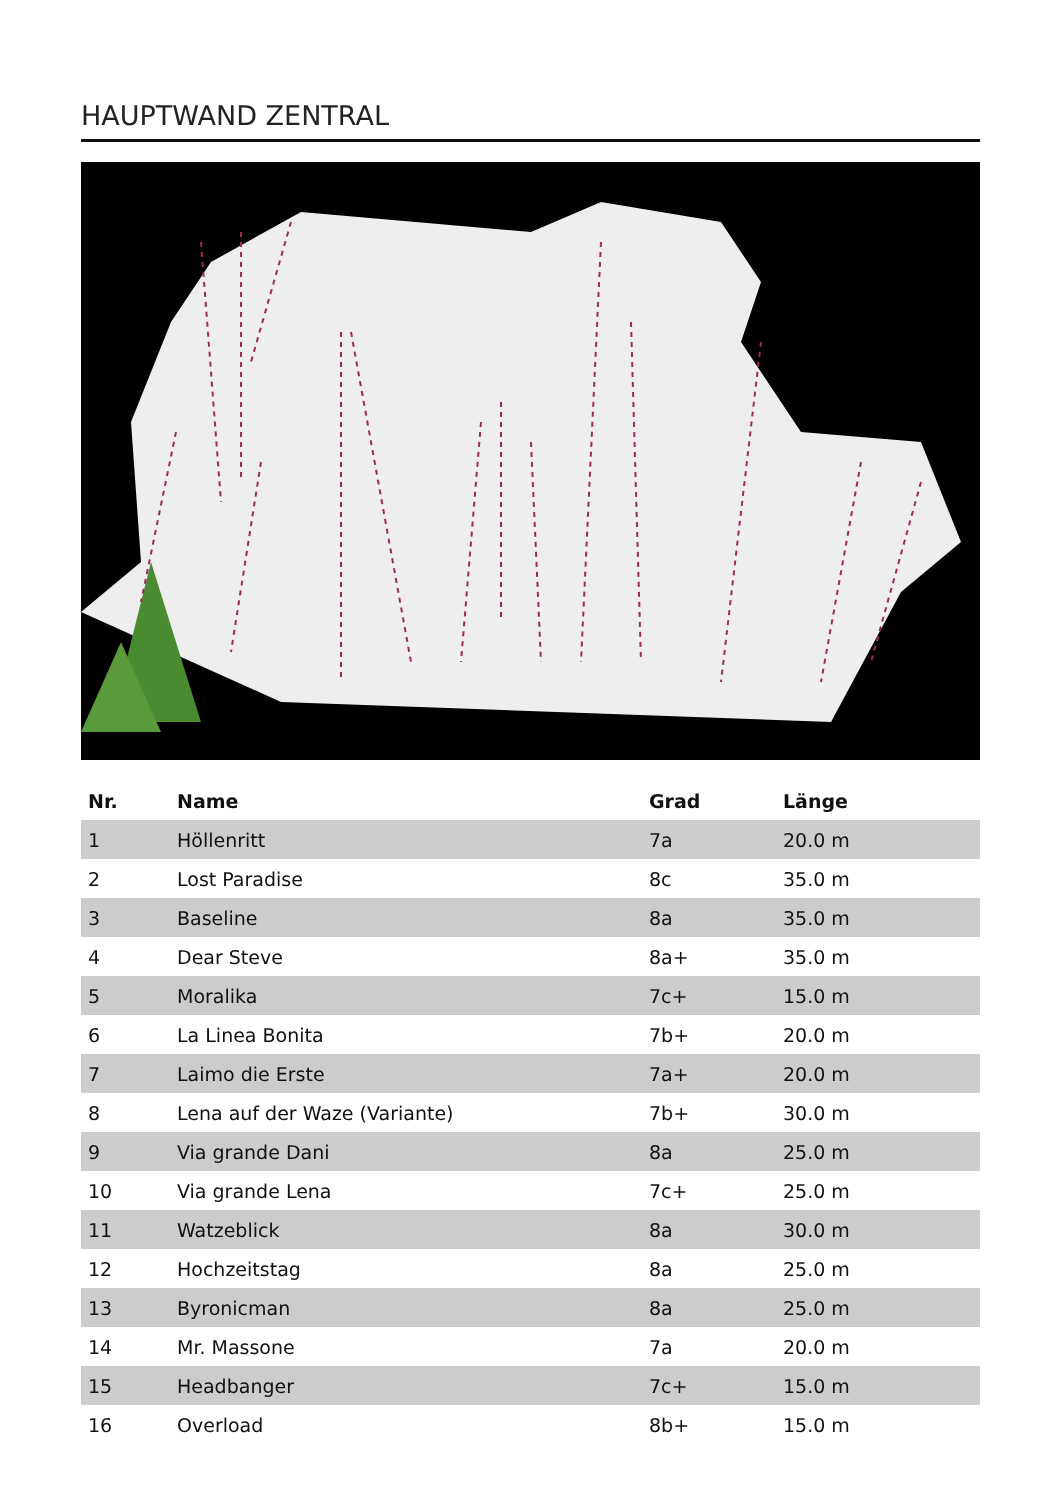HAUPTWAND ZENTRAL
| Nr. | Name | Grad | Länge |
| --- | --- | --- | --- |
| 1 | Höllenritt | 7a | 20.0 m |
| 2 | Lost Paradise | 8c | 35.0 m |
| 3 | Baseline | 8a | 35.0 m |
| 4 | Dear Steve | 8a+ | 35.0 m |
| 5 | Moralika | 7c+ | 15.0 m |
| 6 | La Linea Bonita | 7b+ | 20.0 m |
| 7 | Laimo die Erste | 7a+ | 20.0 m |
| 8 | Lena auf der Waze (Variante) | 7b+ | 30.0 m |
| 9 | Via grande Dani | 8a | 25.0 m |
| 10 | Via grande Lena | 7c+ | 25.0 m |
| 11 | Watzeblick | 8a | 30.0 m |
| 12 | Hochzeitstag | 8a | 25.0 m |
| 13 | Byronicman | 8a | 25.0 m |
| 14 | Mr. Massone | 7a | 20.0 m |
| 15 | Headbanger | 7c+ | 15.0 m |
| 16 | Overload | 8b+ | 15.0 m |